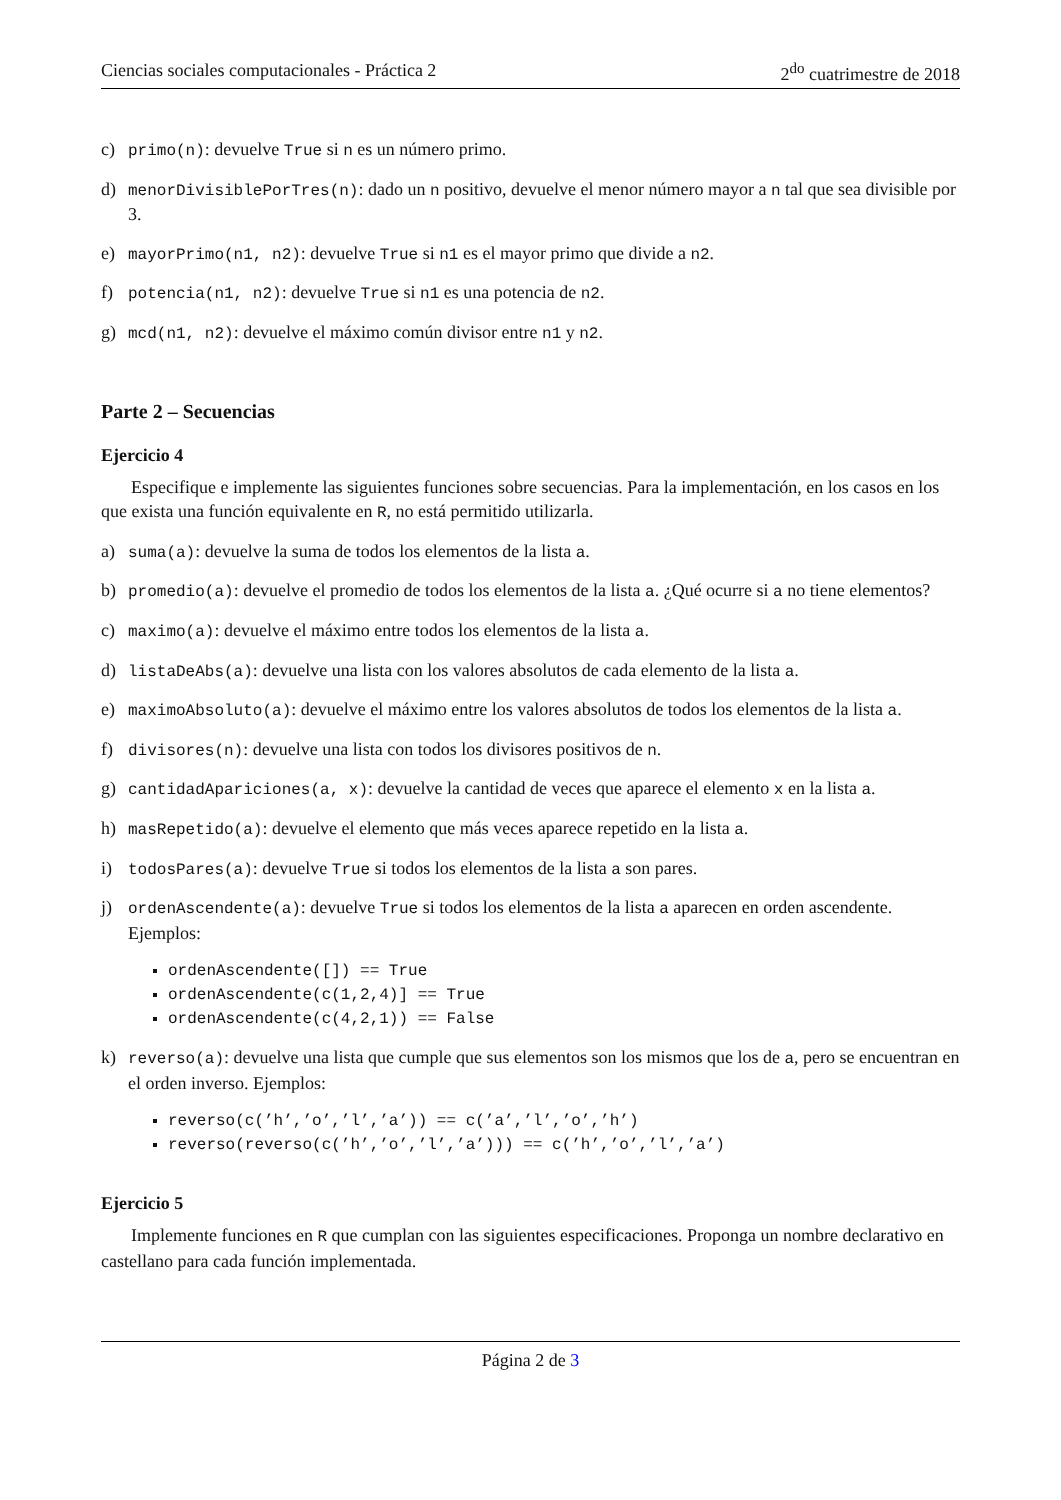Ciencias sociales computacionales - Práctica 2 2<sup>do</sup> cuatrimestre de 2018
c) primo(n): devuelve True si n es un número primo.
d) menorDivisiblePorTres(n): dado un n positivo, devuelve el menor número mayor a n tal que sea divisible por 3.
e) mayorPrimo(n1, n2): devuelve True si n1 es el mayor primo que divide a n2.
f) potencia(n1, n2): devuelve True si n1 es una potencia de n2.
g) mcd(n1, n2): devuelve el máximo común divisor entre n1 y n2.
Parte 2 – Secuencias
Ejercicio 4
Especifique e implemente las siguientes funciones sobre secuencias. Para la implementación, en los casos en los que exista una función equivalente en R, no está permitido utilizarla.
a) suma(a): devuelve la suma de todos los elementos de la lista a.
b) promedio(a): devuelve el promedio de todos los elementos de la lista a. ¿Qué ocurre si a no tiene elementos?
c) maximo(a): devuelve el máximo entre todos los elementos de la lista a.
d) listaDeAbs(a): devuelve una lista con los valores absolutos de cada elemento de la lista a.
e) maximoAbsoluto(a): devuelve el máximo entre los valores absolutos de todos los elementos de la lista a.
f) divisores(n): devuelve una lista con todos los divisores positivos de n.
g) cantidadApariciones(a, x): devuelve la cantidad de veces que aparece el elemento x en la lista a.
h) masRepetido(a): devuelve el elemento que más veces aparece repetido en la lista a.
i) todosPares(a): devuelve True si todos los elementos de la lista a son pares.
j) ordenAscendente(a): devuelve True si todos los elementos de la lista a aparecen en orden ascendente. Ejemplos:
ordenAscendente([]) == True
ordenAscendente(c(1,2,4)] == True
ordenAscendente(c(4,2,1)) == False
k) reverso(a): devuelve una lista que cumple que sus elementos son los mismos que los de a, pero se encuentran en el orden inverso. Ejemplos:
reverso(c(’h’,’o’,’l’,’a’)) == c(’a’,’l’,’o’,’h’)
reverso(reverso(c(’h’,’o’,’l’,’a’))) == c(’h’,’o’,’l’,’a’)
Ejercicio 5
Implemente funciones en R que cumplan con las siguientes especificaciones. Proponga un nombre declarativo en castellano para cada función implementada.
Página 2 de 3